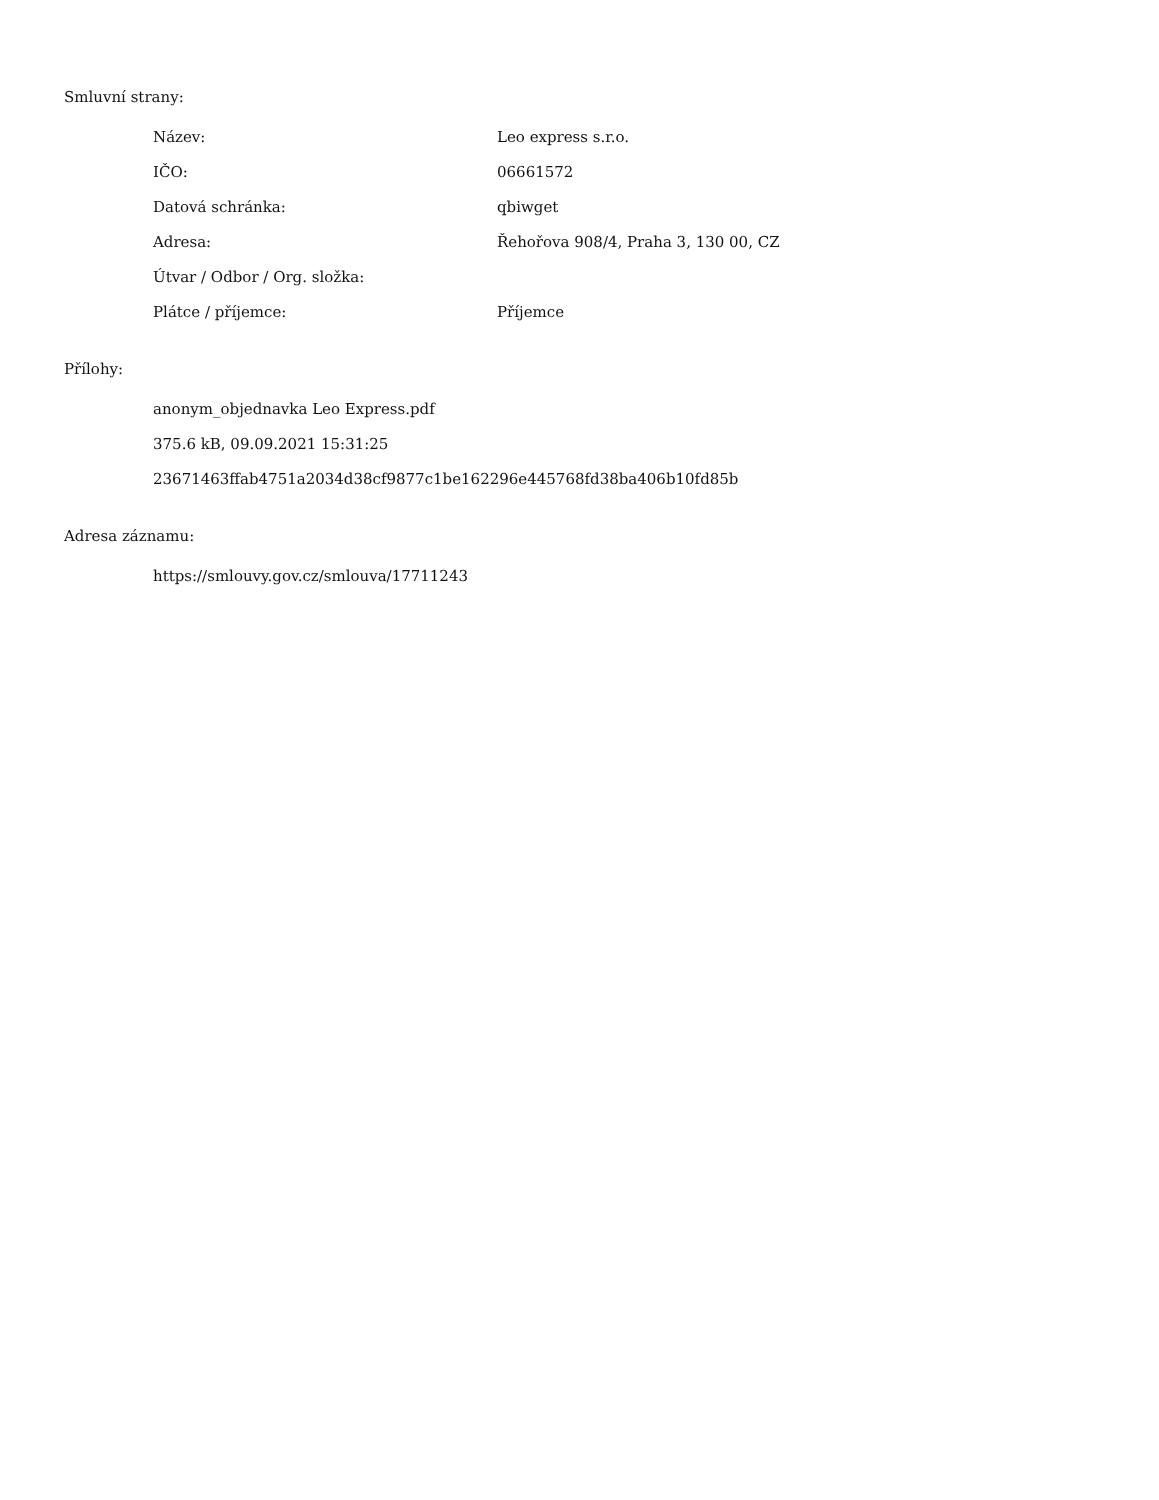Smluvní strany:
| Název: | Leo express s.r.o. |
| IČO: | 06661572 |
| Datová schránka: | qbiwget |
| Adresa: | Řehořova 908/4, Praha 3, 130 00, CZ |
| Útvar / Odbor / Org. složka: | |
| Plátce / příjemce: | Příjemce |
Přílohy:
anonym_objednavka Leo Express.pdf
375.6 kB, 09.09.2021 15:31:25
23671463ffab4751a2034d38cf9877c1be162296e445768fd38ba406b10fd85b
Adresa záznamu:
https://smlouvy.gov.cz/smlouva/17711243